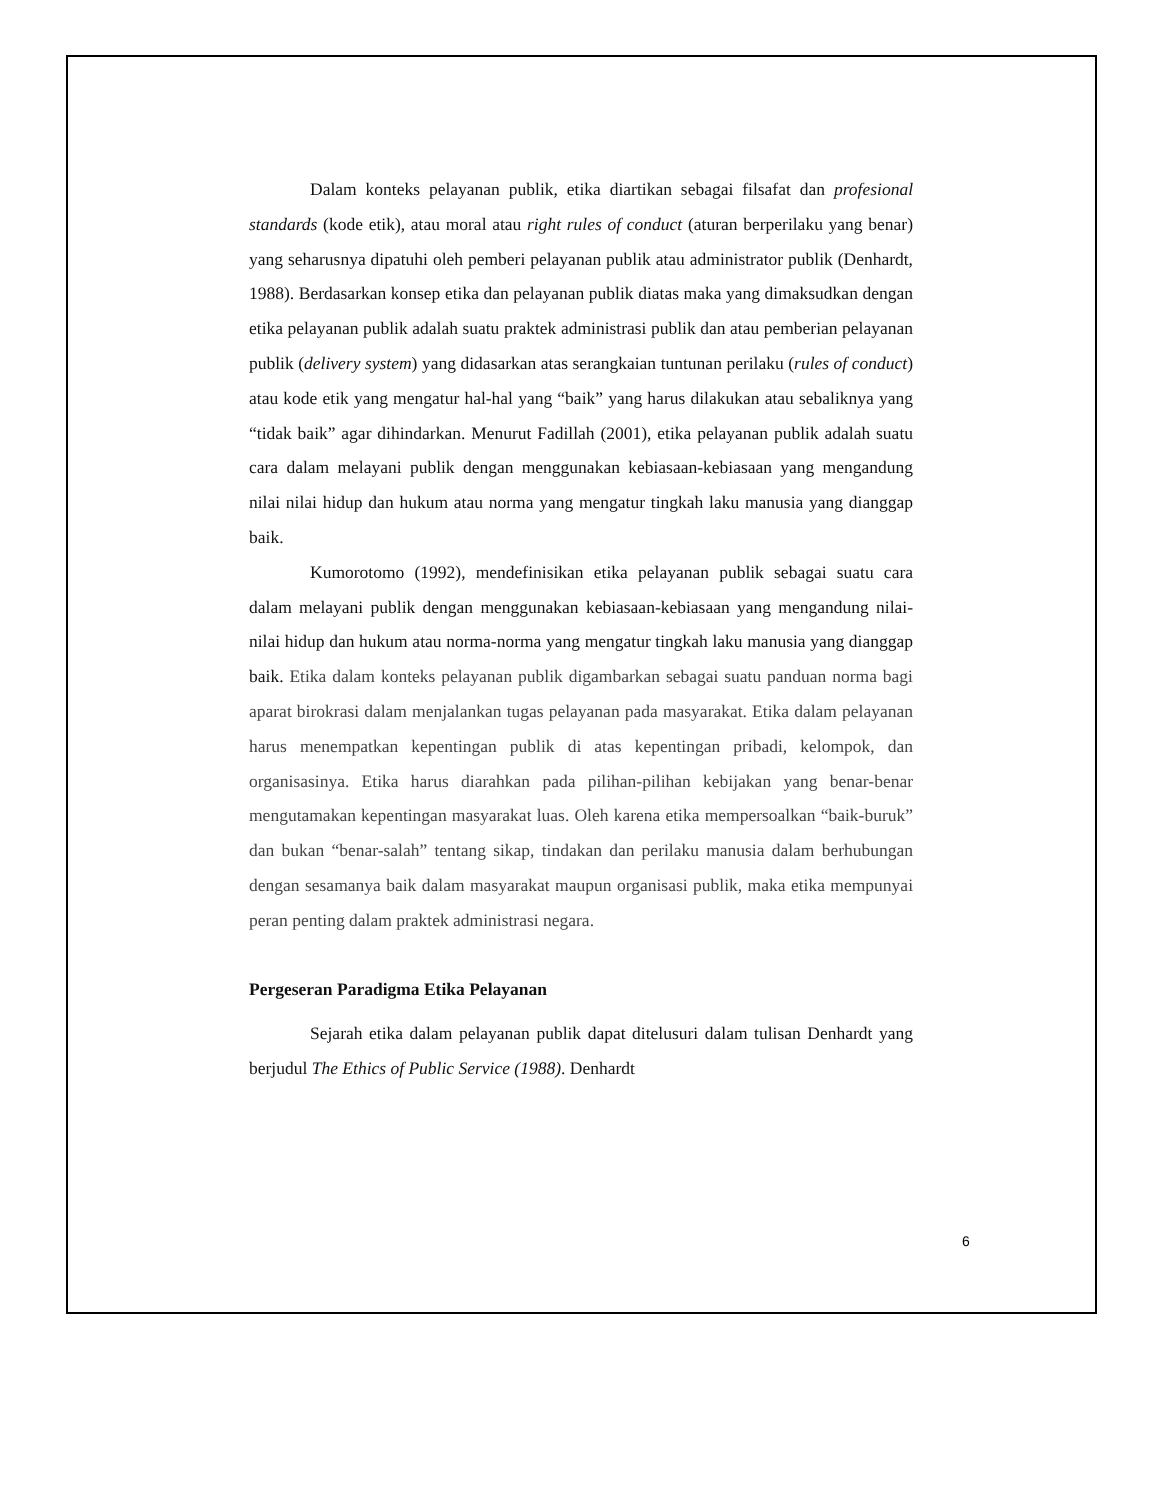Dalam konteks pelayanan publik, etika diartikan sebagai filsafat dan profesional standards (kode etik), atau moral atau right rules of conduct (aturan berperilaku yang benar) yang seharusnya dipatuhi oleh pemberi pelayanan publik atau administrator publik (Denhardt, 1988). Berdasarkan konsep etika dan pelayanan publik diatas maka yang dimaksudkan dengan etika pelayanan publik adalah suatu praktek administrasi publik dan atau pemberian pelayanan publik (delivery system) yang didasarkan atas serangkaian tuntunan perilaku (rules of conduct) atau kode etik yang mengatur hal-hal yang “baik” yang harus dilakukan atau sebaliknya yang “tidak baik” agar dihindarkan. Menurut Fadillah (2001), etika pelayanan publik adalah suatu cara dalam melayani publik dengan menggunakan kebiasaan-kebiasaan yang mengandung nilai nilai hidup dan hukum atau norma yang mengatur tingkah laku manusia yang dianggap baik.
Kumorotomo (1992), mendefinisikan etika pelayanan publik sebagai suatu cara dalam melayani publik dengan menggunakan kebiasaan-kebiasaan yang mengandung nilai-nilai hidup dan hukum atau norma-norma yang mengatur tingkah laku manusia yang dianggap baik. Etika dalam konteks pelayanan publik digambarkan sebagai suatu panduan norma bagi aparat birokrasi dalam menjalankan tugas pelayanan pada masyarakat. Etika dalam pelayanan harus menempatkan kepentingan publik di atas kepentingan pribadi, kelompok, dan organisasinya. Etika harus diarahkan pada pilihan-pilihan kebijakan yang benar-benar mengutamakan kepentingan masyarakat luas. Oleh karena etika mempersoalkan “baik-buruk” dan bukan “benar-salah” tentang sikap, tindakan dan perilaku manusia dalam berhubungan dengan sesamanya baik dalam masyarakat maupun organisasi publik, maka etika mempunyai peran penting dalam praktek administrasi negara.
Pergeseran Paradigma Etika Pelayanan
Sejarah etika dalam pelayanan publik dapat ditelusuri dalam tulisan Denhardt yang berjudul The Ethics of Public Service (1988). Denhardt
6